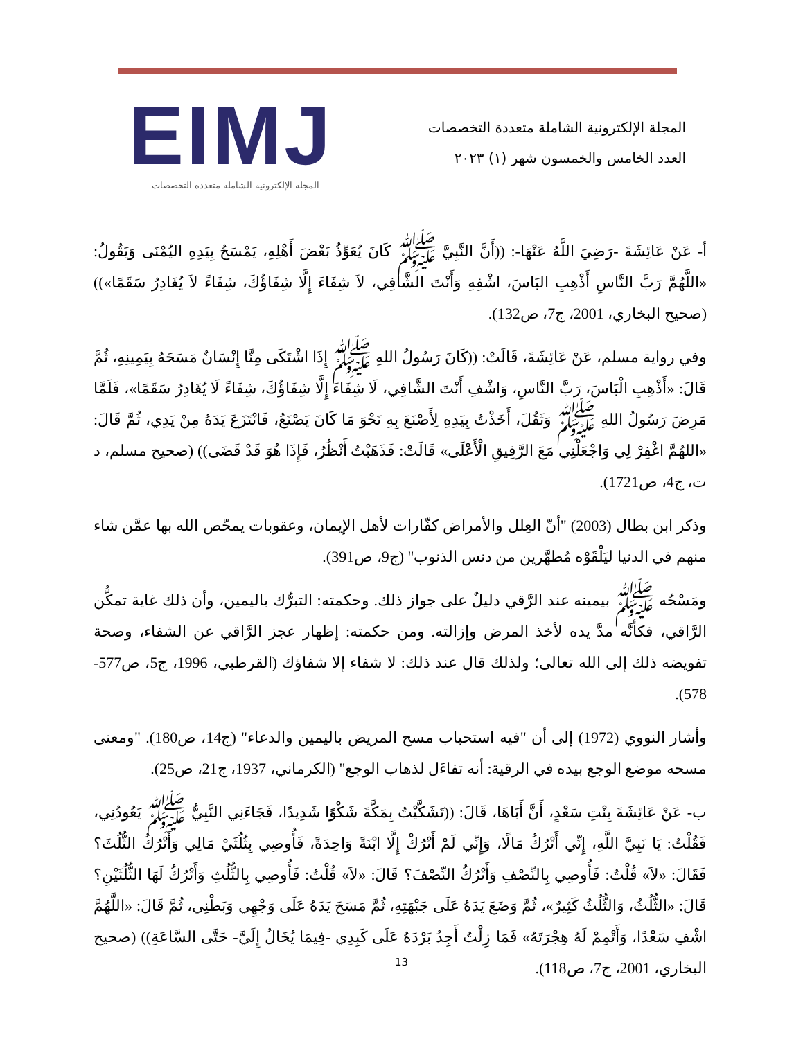EIMJ
المجلة الإلكترونية الشاملة متعددة التخصصات
المجلة الإلكترونية الشاملة متعددة التخصصات
العدد الخامس والخمسون شهر (١) ٢٠٢٣
أ- عَنْ عَائِشَةَ -رَضِيَ اللَّهُ عَنْهَا-: ((أَنَّ النَّبِيَّ ﷺ كَانَ يُعَوِّذُ بَعْضَ أَهْلِهِ، يَمْسَحُ بِيَدِهِ اليُمْنَى وَيَقُولُ: «اللَّهُمَّ رَبَّ النَّاسِ أَذْهِبِ البَاسَ، اشْفِهِ وَأَنْتَ الشَّافِي، لاَ شِفَاءَ إِلَّا شِفَاؤُكَ، شِفَاءً لاَ يُغَادِرُ سَقَمًا»)) (صحيح البخاري، 2001، ج7، ص132).
وفي رواية مسلم، عَنْ عَائِشَةَ، قَالَتْ: ((كَانَ رَسُولُ اللهِ ﷺ إِذَا اشْتَكَى مِنَّا إِنْسَانٌ مَسَحَهُ بِيَمِينِهِ، ثُمَّ قَالَ: «أَذْهِبِ الْبَاسَ، رَبَّ النَّاسِ، وَاشْفِ أَنْتَ الشَّافِي، لَا شِفَاءَ إِلَّا شِفَاؤُكَ، شِفَاءً لَا يُغَادِرُ سَقَمًا»، فَلَمَّا مَرِضَ رَسُولُ اللهِ ﷺ وَثَقُلَ، أَخَذْتُ بِيَدِهِ لِأَصْنَعَ بِهِ نَحْوَ مَا كَانَ يَصْنَعُ، فَانْتَزَعَ يَدَهُ مِنْ يَدِي، ثُمَّ قَالَ: «اللهُمَّ اغْفِرْ لِي وَاجْعَلْنِي مَعَ الرَّفِيقِ الْأَعْلَى» قَالَتْ: فَذَهَبْتُ أَنْظُرُ، فَإِذَا هُوَ قَدْ قَضَى)) (صحيح مسلم، د ت، ج4، ص1721).
وذكر ابن بطال (2003) "أنّ العِلل والأمراض كفّارات لأهل الإيمان، وعقوبات يمحّص الله بها عمَّن شاء منهم في الدنيا ليَلْقَوْه مُطهَّرين من دنس الذنوب" (ج9، ص391).
ومَسْحُه ﷺ بيمينه عند الرَّقي دليلٌ على جواز ذلك. وحكمته: التبرُّك باليمين، وأن ذلك غاية تمكُّن الرَّاقي، فكأنَّه مدَّ يده لأخذ المرض وإزالته. ومن حكمته: إظهار عجز الرَّاقي عن الشفاء، وصحة تفويضه ذلك إلى الله تعالى؛ ولذلك قال عند ذلك: لا شفاء إلا شفاؤك (القرطبي، 1996، ج5، ص577-578).
وأشار النووي (1972) إلى أن "فيه استحباب مسح المريض باليمين والدعاء" (ج14، ص180). "ومعنى مسحه موضع الوجع بيده في الرقية: أنه تفاءَل لذهاب الوجع" (الكرماني، 1937، ج21، ص25).
ب- عَنْ عَائِشَةَ بِنْتِ سَعْدٍ، أَنَّ أَبَاهَا، قَالَ: ((تَشَكَّيْتُ بِمَكَّةَ شَكْوًا شَدِيدًا، فَجَاءَنِي النَّبِيُّ ﷺ يَعُودُنِي، فَقُلْتُ: يَا نَبِيَّ اللَّهِ، إِنِّي أَتْرُكُ مَالًا، وَإِنِّي لَمْ أَتْرُكْ إِلَّا ابْنَةً وَاحِدَةً، فَأُوصِي بِثُلُثَيْ مَالِي وَأَتْرُكُ الثُّلُثَ؟ فَقَالَ: «لاَ» قُلْتُ: فَأُوصِي بِالنِّصْفِ وَأَتْرُكُ النِّصْفَ؟ قَالَ: «لاَ» قُلْتُ: فَأُوصِي بِالثُّلُثِ وَأَتْرُكُ لَهَا الثُّلُثَيْنِ؟ قَالَ: «الثُّلُثُ، وَالثُّلُثُ كَثِيرٌ»، ثُمَّ وَضَعَ يَدَهُ عَلَى جَبْهَتِهِ، ثُمَّ مَسَحَ يَدَهُ عَلَى وَجْهِي وَبَطْنِي، ثُمَّ قَالَ: «اللَّهُمَّ اشْفِ سَعْدًا، وَأَتْمِمْ لَهُ هِجْرَتَهُ» فَمَا زِلْتُ أَجِدُ بَرْدَهُ عَلَى كَبِدِي -فِيمَا يُخَالُ إِلَيَّ- حَتَّى السَّاعَةِ)) (صحيح البخاري، 2001، ج7، ص118).
13